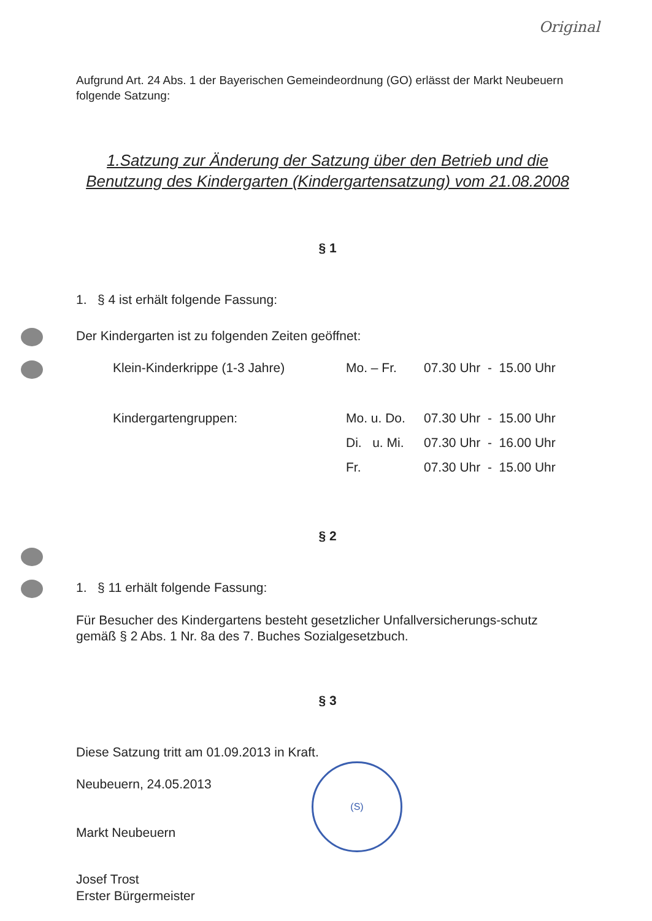Original
Aufgrund Art. 24 Abs. 1 der Bayerischen Gemeindeordnung (GO) erlässt der Markt Neubeuern folgende Satzung:
1.Satzung zur Änderung der Satzung über den Betrieb und die Benutzung des Kindergarten (Kindergartensatzung) vom 21.08.2008
§ 1
1. § 4 ist erhält folgende Fassung:
Der Kindergarten ist zu folgenden Zeiten geöffnet:
| Klein-Kinderkrippe (1-3 Jahre) | Mo. – Fr. | 07.30 Uhr - 15.00 Uhr |
| Kindergartengruppen: | Mo. u. Do. | 07.30 Uhr - 15.00 Uhr |
| | Di. u. Mi. | 07.30 Uhr - 16.00 Uhr |
| | Fr. | 07.30 Uhr - 15.00 Uhr |
§ 2
1. § 11 erhält folgende Fassung:
Für Besucher des Kindergartens besteht gesetzlicher Unfallversicherungs-schutz gemäß § 2 Abs. 1 Nr. 8a des 7. Buches Sozialgesetzbuch.
§ 3
Diese Satzung tritt am 01.09.2013 in Kraft.
Neubeuern, 24.05.2013
Markt Neubeuern
Josef Trost
Erster Bürgermeister
(S)